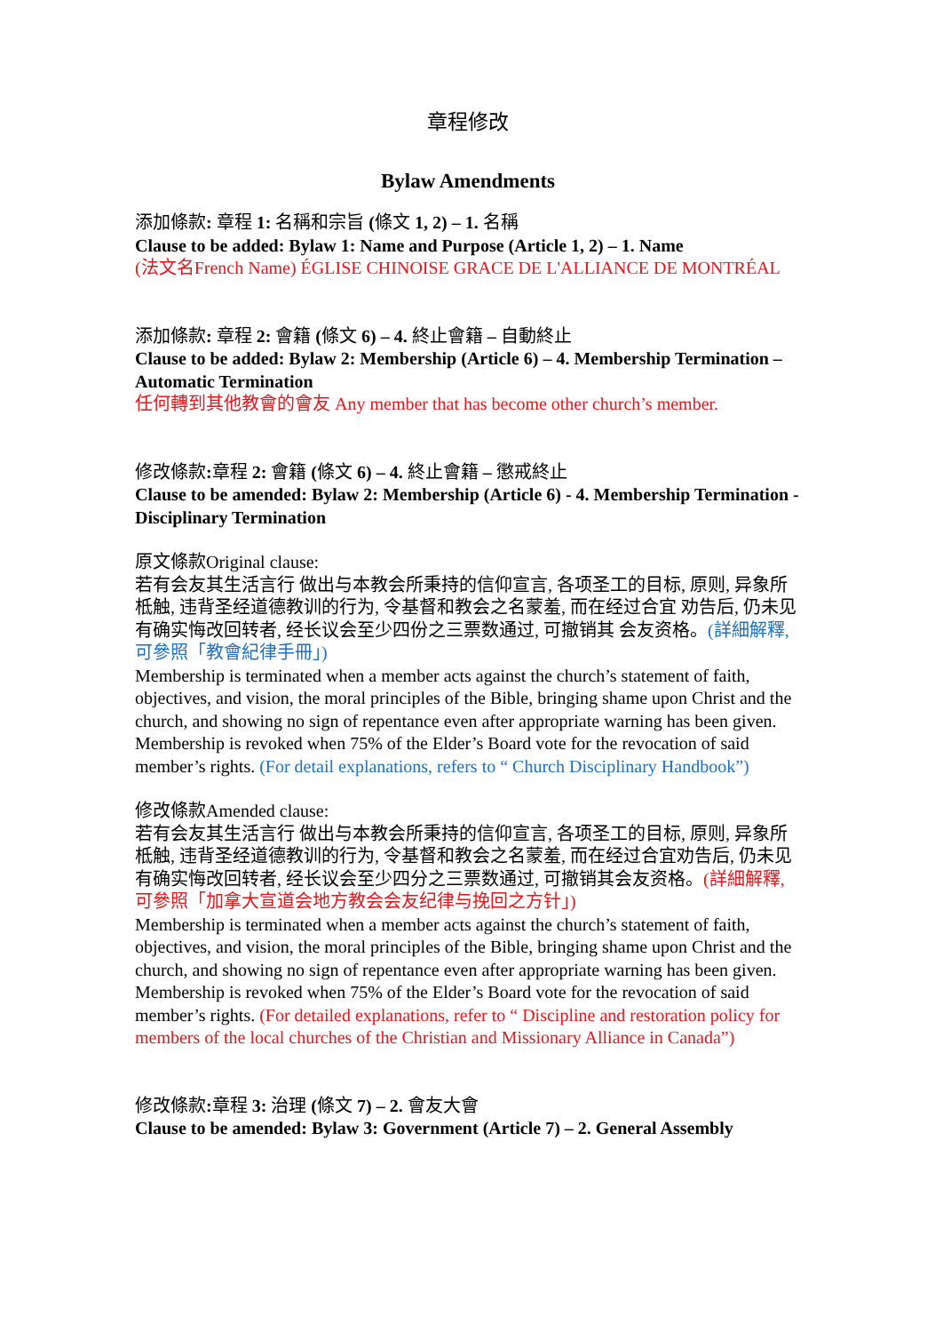章程修改
Bylaw Amendments
添加條款: 章程 1: 名稱和宗旨 (條文 1, 2) – 1. 名稱
Clause to be added: Bylaw 1: Name and Purpose (Article 1, 2) – 1. Name
(法文名French Name) ÉGLISE CHINOISE GRACE DE L'ALLIANCE DE MONTRÉAL
添加條款: 章程 2: 會籍 (條文 6) – 4. 終止會籍 – 自動終止
Clause to be added: Bylaw 2: Membership (Article 6) – 4. Membership Termination – Automatic Termination
任何轉到其他教會的會友 Any member that has become other church’s member.
修改條款: 章程 2: 會籍 (條文 6) – 4. 終止會籍 – 懲戒終止
Clause to be amended: Bylaw 2: Membership (Article 6) - 4. Membership Termination - Disciplinary Termination
原文條款Original clause:
若有会友其生活言行 做出与本教会所秉持的信仰宣言, 各项圣工的目标, 原则, 异象所柢触, 违背圣经道德教训的行为, 令基督和教会之名蒙羞, 而在经过合宜 劝告后, 仍未见有确实悔改回转者, 经长议会至少四份之三票数通过, 可撤销其 会友资格。(詳細解釋, 可參照「教會紀律手冊」)
Membership is terminated when a member acts against the church’s statement of faith, objectives, and vision, the moral principles of the Bible, bringing shame upon Christ and the church, and showing no sign of repentance even after appropriate warning has been given. Membership is revoked when 75% of the Elder’s Board vote for the revocation of said member’s rights. (For detail explanations, refers to “ Church Disciplinary Handbook”)
修改條款Amended clause:
若有会友其生活言行 做出与本教会所秉持的信仰宣言, 各项圣工的目标, 原则, 异象所柢触, 违背圣经道德教训的行为, 令基督和教会之名蒙羞, 而在经过合宜劝告后, 仍未见有确实悔改回转者, 经长议会至少四分之三票数通过, 可撤销其会友资格。(詳細解釋, 可參照「加拿大宣道会地方教会会友纪律与挽回之方针」)
Membership is terminated when a member acts against the church’s statement of faith, objectives, and vision, the moral principles of the Bible, bringing shame upon Christ and the church, and showing no sign of repentance even after appropriate warning has been given. Membership is revoked when 75% of the Elder’s Board vote for the revocation of said member’s rights. (For detailed explanations, refer to “ Discipline and restoration policy for members of the local churches of the Christian and Missionary Alliance in Canada”)
修改條款: 章程 3: 治理 (條文 7) – 2. 會友大會
Clause to be amended: Bylaw 3: Government (Article 7) – 2. General Assembly